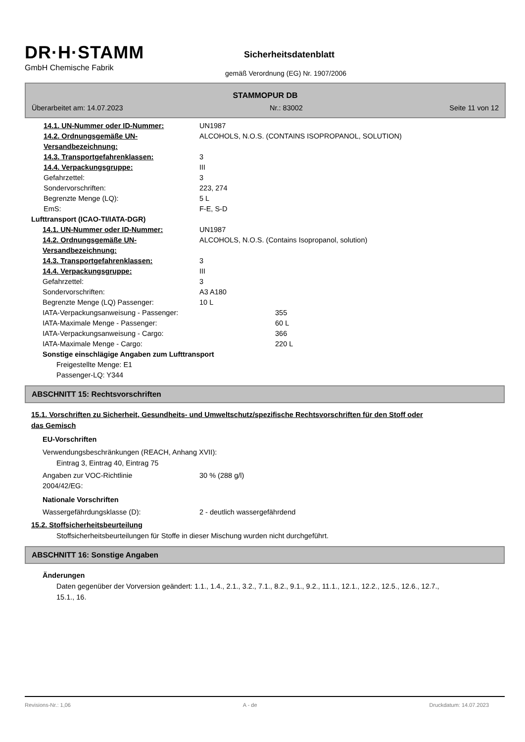DR·H·STAMM
GmbH Chemische Fabrik
Sicherheitsdatenblatt
gemäß Verordnung (EG) Nr. 1907/2006
STAMMOPUR DB
Überarbeitet am: 14.07.2023 Nr.: 83002 Seite 11 von 12
14.1. UN-Nummer oder ID-Nummer: UN1987
14.2. Ordnungsgemäße UN-Versandbezeichnung:
ALCOHOLS, N.O.S. (CONTAINS ISOPROPANOL, SOLUTION)
14.3. Transportgefahrenklassen: 3
14.4. Verpackungsgruppe: III
Gefahrzettel: 3
Sondervorschriften: 223, 274
Begrenzte Menge (LQ): 5 L
EmS: F-E, S-D
Lufttransport (ICAO-TI/IATA-DGR)
14.1. UN-Nummer oder ID-Nummer: UN1987
14.2. Ordnungsgemäße UN-Versandbezeichnung:
ALCOHOLS, N.O.S. (Contains Isopropanol, solution)
14.3. Transportgefahrenklassen: 3
14.4. Verpackungsgruppe: III
Gefahrzettel: 3
Sondervorschriften: A3 A180
Begrenzte Menge (LQ) Passenger: 10 L
IATA-Verpackungsanweisung - Passenger: 355
IATA-Maximale Menge - Passenger: 60 L
IATA-Verpackungsanweisung - Cargo: 366
IATA-Maximale Menge - Cargo: 220 L
Sonstige einschlägige Angaben zum Lufttransport
Freigestellte Menge: E1
Passenger-LQ: Y344
ABSCHNITT 15: Rechtsvorschriften
15.1. Vorschriften zu Sicherheit, Gesundheits- und Umweltschutz/spezifische Rechtsvorschriften für den Stoff oder das Gemisch
EU-Vorschriften
Verwendungsbeschränkungen (REACH, Anhang XVII):
Eintrag 3, Eintrag 40, Eintrag 75
Angaben zur VOC-Richtlinie
2004/42/EG:
30 % (288 g/l)
Nationale Vorschriften
Wassergefährdungsklasse (D): 2 - deutlich wassergefährdend
15.2. Stoffsicherheitsbeurteilung
Stoffsicherheitsbeurteilungen für Stoffe in dieser Mischung wurden nicht durchgeführt.
ABSCHNITT 16: Sonstige Angaben
Änderungen
Daten gegenüber der Vorversion geändert: 1.1., 1.4., 2.1., 3.2., 7.1., 8.2., 9.1., 9.2., 11.1., 12.1., 12.2., 12.5., 12.6., 12.7., 15.1., 16.
Revisions-Nr.: 1,06 A - de Druckdatum: 14.07.2023